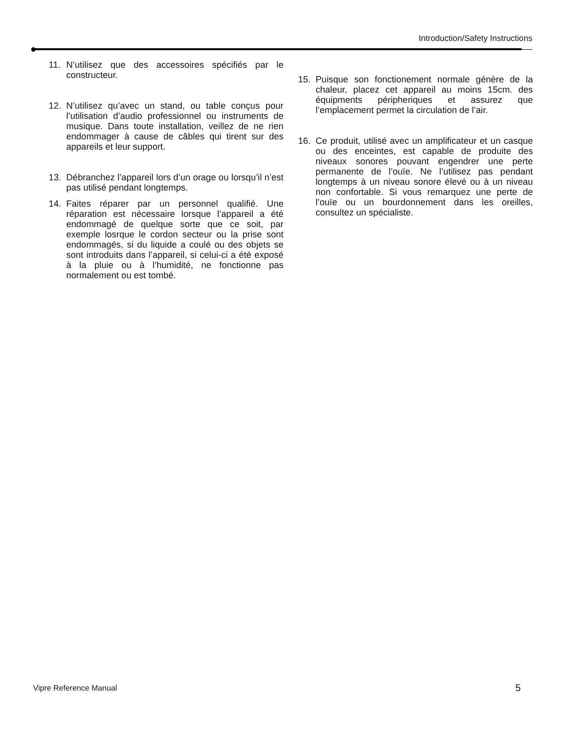Introduction/Safety Instructions
11. N’utilisez que des accessoires spécifiés par le constructeur.
12. N’utilisez qu’avec un stand, ou table conçus pour l’utilisation d’audio professionnel ou instruments de musique. Dans toute installation, veillez de ne rien endommager à cause de câbles qui tirent sur des appareils et leur support.
13. Débranchez l’appareil lors d’un orage ou lorsqu’il n’est pas utilisé pendant longtemps.
14. Faites réparer par un personnel qualifié. Une réparation est nécessaire lorsque l’appareil a été endommagé de quelque sorte que ce soit, par exemple losrque le cordon secteur ou la prise sont endommagés, si du liquide a coulé ou des objets se sont introduits dans l’appareil, si celui-ci a été exposé à la pluie ou à l’humidité, ne fonctionne pas normalement ou est tombé.
15. Puisque son fonctionement normale génère de la chaleur, placez cet appareil au moins 15cm. des équipments péripheriques et assurez que l’emplacement permet la circulation de l’air.
16. Ce produit, utilisé avec un amplificateur et un casque ou des enceintes, est capable de produite des niveaux sonores pouvant engendrer une perte permanente de l’ouïe. Ne l’utilisez pas pendant longtemps à un niveau sonore élevé ou à un niveau non confortable. Si vous remarquez une perte de l’ouïe ou un bourdonnement dans les oreilles, consultez un spécialiste.
Vipre Reference Manual 5